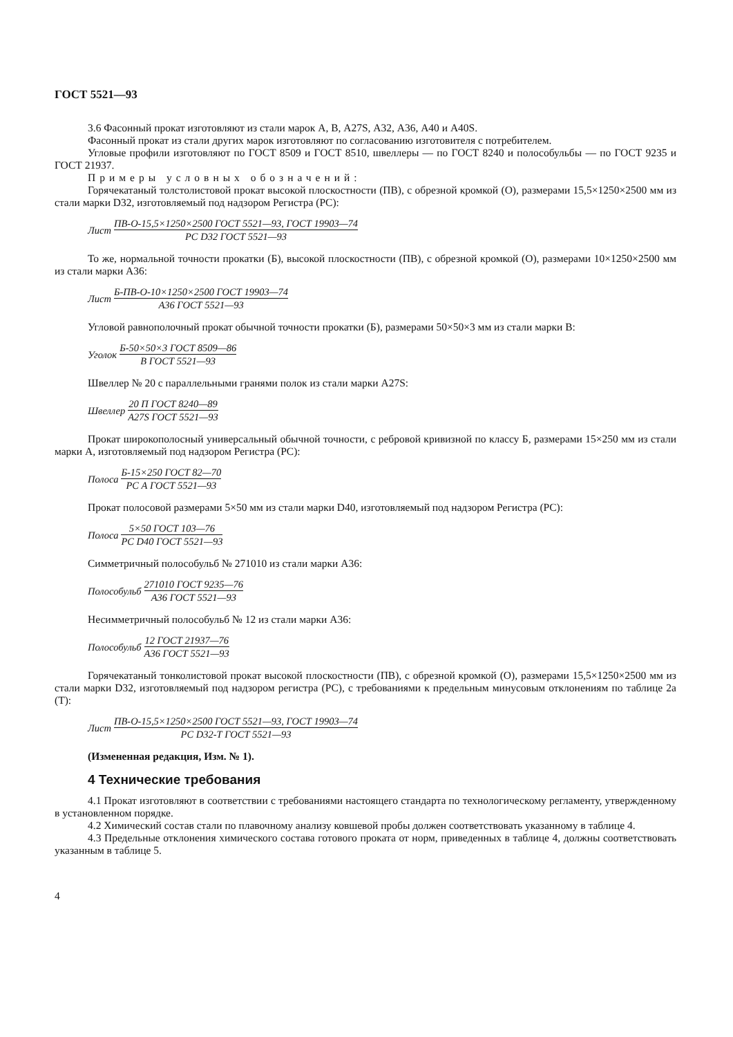ГОСТ 5521—93
3.6 Фасонный прокат изготовляют из стали марок А, В, A27S, А32, А36, А40 и A40S.
Фасонный прокат из стали других марок изготовляют по согласованию изготовителя с потребителем.
Угловые профили изготовляют по ГОСТ 8509 и ГОСТ 8510, швеллеры — по ГОСТ 8240 и полособульбы — по ГОСТ 9235 и ГОСТ 21937.
Примеры условных обозначений:
Горячекатаный толстолистовой прокат высокой плоскостности (ПВ), с обрезной кромкой (О), размерами 15,5×1250×2500 мм из стали марки D32, изготовляемый под надзором Регистра (PC):
Лист ПВ-О-15,5×1250×2500 ГОСТ 5521—93, ГОСТ 19903—74 PC D32 ГОСТ 5521—93
То же, нормальной точности прокатки (Б), высокой плоскостности (ПВ), с обрезной кромкой (О), размерами 10×1250×2500 мм из стали марки А36:
Лист Б-ПВ-О-10×1250×2500 ГОСТ 19903—74 А36 ГОСТ 5521—93
Угловой равнополочный прокат обычной точности прокатки (Б), размерами 50×50×3 мм из стали марки В:
Уголок Б-50×50×3 ГОСТ 8509—86 В ГОСТ 5521—93
Швеллер № 20 с параллельными гранями полок из стали марки A27S:
Швеллер 20 П ГОСТ 8240—89 A27S ГОСТ 5521—93
Прокат широкополосный универсальный обычной точности, с ребровой кривизной по классу Б, размерами 15×250 мм из стали марки А, изготовляемый под надзором Регистра (PC):
Полоса Б-15×250 ГОСТ 82—70 PC А ГОСТ 5521—93
Прокат полосовой размерами 5×50 мм из стали марки D40, изготовляемый под надзором Регистра (PC):
Полоса 5×50 ГОСТ 103—76 PC D40 ГОСТ 5521—93
Симметричный полособульб № 271010 из стали марки А36:
Полособульб 271010 ГОСТ 9235—76 А36 ГОСТ 5521—93
Несимметричный полособульб № 12 из стали марки А36:
Полособульб 12 ГОСТ 21937—76 А36 ГОСТ 5521—93
Горячекатаный тонколистовой прокат высокой плоскостности (ПВ), с обрезной кромкой (О), размерами 15,5×1250×2500 мм из стали марки D32, изготовляемый под надзором регистра (PC), с требованиями к предельным минусовым отклонениям по таблице 2а (Т):
Лист ПВ-О-15,5×1250×2500 ГОСТ 5521—93, ГОСТ 19903—74 PC D32-Т ГОСТ 5521—93
(Измененная редакция, Изм. № 1).
4 Технические требования
4.1 Прокат изготовляют в соответствии с требованиями настоящего стандарта по технологическому регламенту, утвержденному в установленном порядке.
4.2 Химический состав стали по плавочному анализу ковшевой пробы должен соответствовать указанному в таблице 4.
4.3 Предельные отклонения химического состава готового проката от норм, приведенных в таблице 4, должны соответствовать указанным в таблице 5.
4